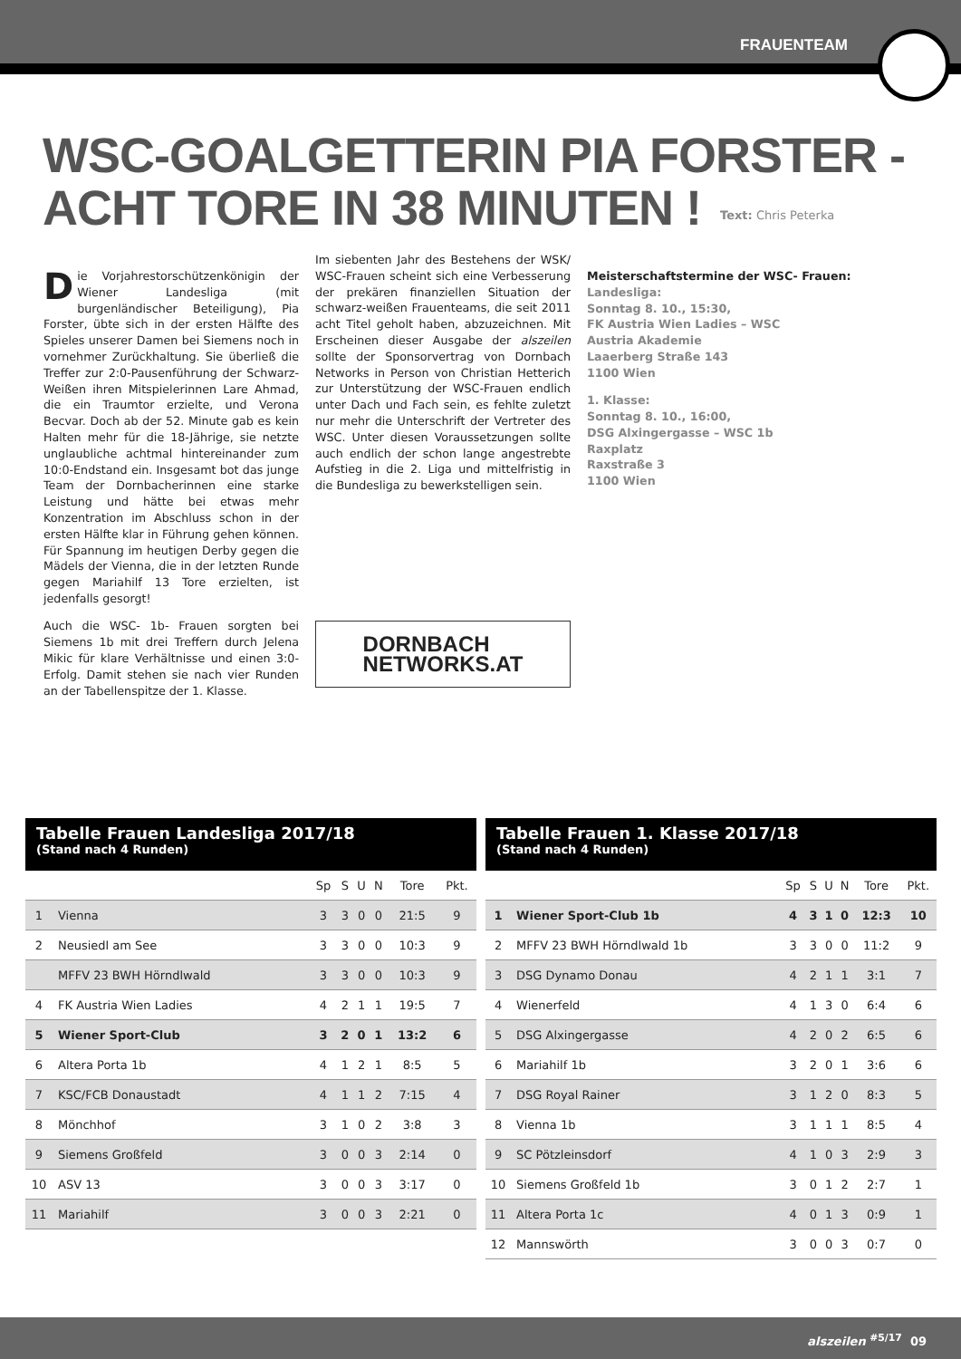FRAUENTEAM
WSC-GOALGETTERIN PIA FORSTER -
ACHT TORE IN 38 MINUTEN !
Text: Chris Peterka
Die Vorjahrestorschützenkönigin der Wiener Landesliga (mit burgenländischer Beteiligung), Pia Forster, übte sich in der ersten Hälfte des Spieles unserer Damen bei Siemens noch in vornehmer Zurückhaltung. Sie überließ die Treffer zur 2:0-Pausenführung der Schwarz-Weißen ihren Mitspielerinnen Lare Ahmad, die ein Traumtor erzielte, und Verona Becvar. Doch ab der 52. Minute gab es kein Halten mehr für die 18-Jährige, sie netzte unglaubliche achtmal hintereinander zum 10:0-Endstand ein. Insgesamt bot das junge Team der Dornbacherinnen eine starke Leistung und hätte bei etwas mehr Konzentration im Abschluss schon in der ersten Hälfte klar in Führung gehen können. Für Spannung im heutigen Derby gegen die Mädels der Vienna, die in der letzten Runde gegen Mariahilf 13 Tore erzielten, ist jedenfalls gesorgt!
Auch die WSC- 1b- Frauen sorgten bei Siemens 1b mit drei Treffern durch Jelena Mikic für klare Verhältnisse und einen 3:0-Erfolg. Damit stehen sie nach vier Runden an der Tabellenspitze der 1. Klasse.
Im siebenten Jahr des Bestehens der WSK/ WSC-Frauen scheint sich eine Verbesserung der prekären finanziellen Situation der schwarz-weißen Frauenteams, die seit 2011 acht Titel geholt haben, abzuzeichnen. Mit Erscheinen dieser Ausgabe der alszeilen sollte der Sponsorvertrag von Dornbach Networks in Person von Christian Hetterich zur Unterstützung der WSC-Frauen endlich unter Dach und Fach sein, es fehlte zuletzt nur mehr die Unterschrift der Vertreter des WSC. Unter diesen Voraussetzungen sollte auch endlich der schon lange angestrebte Aufstieg in die 2. Liga und mittelfristig in die Bundesliga zu bewerkstelligen sein.
DORNBACH
NETWORKS.AT
Meisterschaftstermine der WSC- Frauen:
Landesliga:
Sonntag 8. 10., 15:30,
FK Austria Wien Ladies – WSC
Austria Akademie
Laaerberg Straße 143
1100 Wien
1. Klasse:
Sonntag 8. 10., 16:00,
DSG Alxingergasse – WSC 1b
Raxplatz
Raxstraße 3
1100 Wien
Tabelle Frauen Landesliga 2017/18
(Stand nach 4 Runden)
| | | Sp | S | U | N | Tore | Pkt. |
| --- | --- | --- | --- | --- | --- | --- | --- |
| 1 | Vienna | 3 | 3 | 0 | 0 | 21:5 | 9 |
| 2 | Neusiedl am See | 3 | 3 | 0 | 0 | 10:3 | 9 |
| | MFFV 23 BWH Hörndlwald | 3 | 3 | 0 | 0 | 10:3 | 9 |
| 4 | FK Austria Wien Ladies | 4 | 2 | 1 | 1 | 19:5 | 7 |
| 5 | Wiener Sport-Club | 3 | 2 | 0 | 1 | 13:2 | 6 |
| 6 | Altera Porta 1b | 4 | 1 | 2 | 1 | 8:5 | 5 |
| 7 | KSC/FCB Donaustadt | 4 | 1 | 1 | 2 | 7:15 | 4 |
| 8 | Mönchhof | 3 | 1 | 0 | 2 | 3:8 | 3 |
| 9 | Siemens Großfeld | 3 | 0 | 0 | 3 | 2:14 | 0 |
| 10 | ASV 13 | 3 | 0 | 0 | 3 | 3:17 | 0 |
| 11 | Mariahilf | 3 | 0 | 0 | 3 | 2:21 | 0 |
Tabelle Frauen 1. Klasse 2017/18
(Stand nach 4 Runden)
| | | Sp | S | U | N | Tore | Pkt. |
| --- | --- | --- | --- | --- | --- | --- | --- |
| 1 | Wiener Sport-Club 1b | 4 | 3 | 1 | 0 | 12:3 | 10 |
| 2 | MFFV 23 BWH Hörndlwald 1b | 3 | 3 | 0 | 0 | 11:2 | 9 |
| 3 | DSG Dynamo Donau | 4 | 2 | 1 | 1 | 3:1 | 7 |
| 4 | Wienerfeld | 4 | 1 | 3 | 0 | 6:4 | 6 |
| 5 | DSG Alxingergasse | 4 | 2 | 0 | 2 | 6:5 | 6 |
| 6 | Mariahilf 1b | 3 | 2 | 0 | 1 | 3:6 | 6 |
| 7 | DSG Royal Rainer | 3 | 1 | 2 | 0 | 8:3 | 5 |
| 8 | Vienna 1b | 3 | 1 | 1 | 1 | 8:5 | 4 |
| 9 | SC Pötzleinsdorf | 4 | 1 | 0 | 3 | 2:9 | 3 |
| 10 | Siemens Großfeld 1b | 3 | 0 | 1 | 2 | 2:7 | 1 |
| 11 | Altera Porta 1c | 4 | 0 | 1 | 3 | 0:9 | 1 |
| 12 | Mannswörth | 3 | 0 | 0 | 3 | 0:7 | 0 |
alszeilen <sup>#5/17</sup> 09